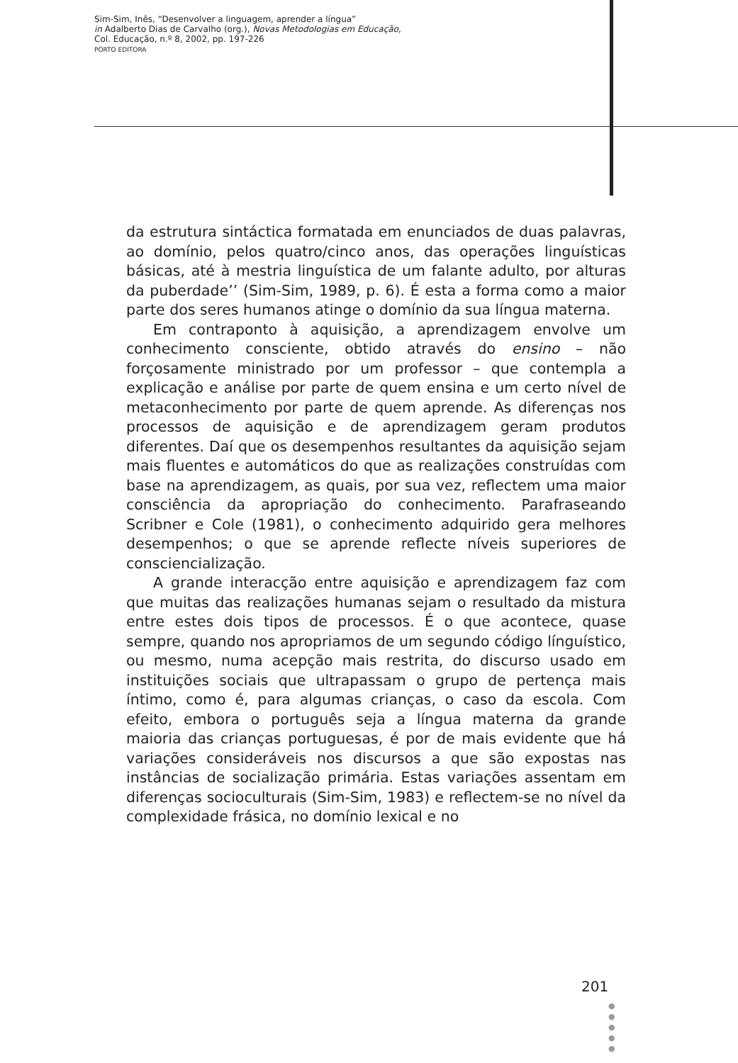Sim-Sim, Inês, “Desenvolver a linguagem, aprender a língua”
in Adalberto Dias de Carvalho (org.), Novas Metodologias em Educação,
Col. Educação, n.º 8, 2002, pp. 197-226
PORTO EDITORA
da estrutura sintáctica formatada em enunciados de duas palavras, ao domínio, pelos quatro/cinco anos, das operações linguísticas básicas, até à mestria linguística de um falante adulto, por alturas da puberdade’’ (Sim-Sim, 1989, p. 6). É esta a forma como a maior parte dos seres humanos atinge o domínio da sua língua materna.
Em contraponto à aquisição, a aprendizagem envolve um conhecimento consciente, obtido através do ensino – não forçosamente ministrado por um professor – que contempla a explicação e análise por parte de quem ensina e um certo nível de metaconhecimento por parte de quem aprende. As diferenças nos processos de aquisição e de aprendizagem geram produtos diferentes. Daí que os desempenhos resultantes da aquisição sejam mais fluentes e automáticos do que as realizações construídas com base na aprendizagem, as quais, por sua vez, reflectem uma maior consciência da apropriação do conhecimento. Parafraseando Scribner e Cole (1981), o conhecimento adquirido gera melhores desempenhos; o que se aprende reflecte níveis superiores de consciencialização.
A grande interacção entre aquisição e aprendizagem faz com que muitas das realizações humanas sejam o resultado da mistura entre estes dois tipos de processos. É o que acontece, quase sempre, quando nos apropriamos de um segundo código línguístico, ou mesmo, numa acepção mais restrita, do discurso usado em instituições sociais que ultrapassam o grupo de pertença mais íntimo, como é, para algumas crianças, o caso da escola. Com efeito, embora o português seja a língua materna da grande maioria das crianças portuguesas, é por de mais evidente que há variações consideráveis nos discursos a que são expostas nas instâncias de socialização primária. Estas variações assentam em diferenças socioculturais (Sim-Sim, 1983) e reflectem-se no nível da complexidade frásica, no domínio lexical e no
201
●
●
●
●
●